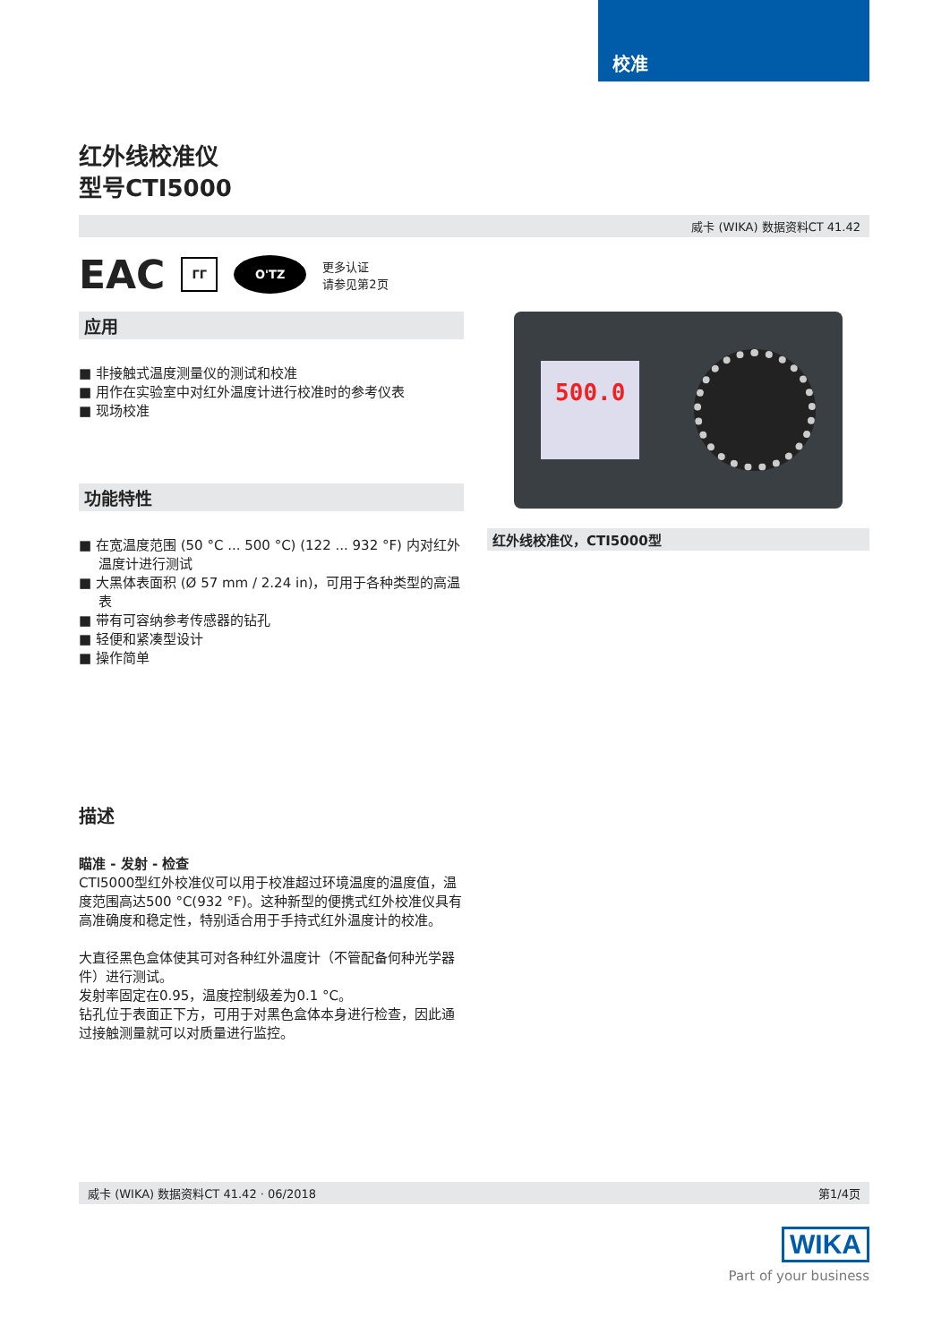校准
红外线校准仪
型号CTI5000
威卡 (WIKA) 数据资料CT 41.42
EAC ГГ O'TZ 更多认证
请参见第2页
应用
■ 非接触式温度测量仪的测试和校准
■ 用作在实验室中对红外温度计进行校准时的参考仪表
■ 现场校准
功能特性
■ 在宽温度范围 (50 °C ... 500 °C) (122 ... 932 °F) 内对红外温度计进行测试
■ 大黑体表面积 (Ø 57 mm / 2.24 in)，可用于各种类型的高温表
■ 带有可容纳参考传感器的钻孔
■ 轻便和紧凑型设计
■ 操作简单
描述
瞄准 - 发射 - 检查
CTI5000型红外校准仪可以用于校准超过环境温度的温度值，温度范围高达500 °C(932 °F)。这种新型的便携式红外校准仪具有高准确度和稳定性，特别适合用于手持式红外温度计的校准。
大直径黑色盒体使其可对各种红外温度计（不管配备何种光学器件）进行测试。
发射率固定在0.95，温度控制级差为0.1 °C。
钻孔位于表面正下方，可用于对黑色盒体本身进行检查，因此通过接触测量就可以对质量进行监控。
500.0
红外线校准仪，CTI5000型
威卡 (WIKA) 数据资料CT 41.42 · 06/2018 第1/4页
WIKA
Part of your business